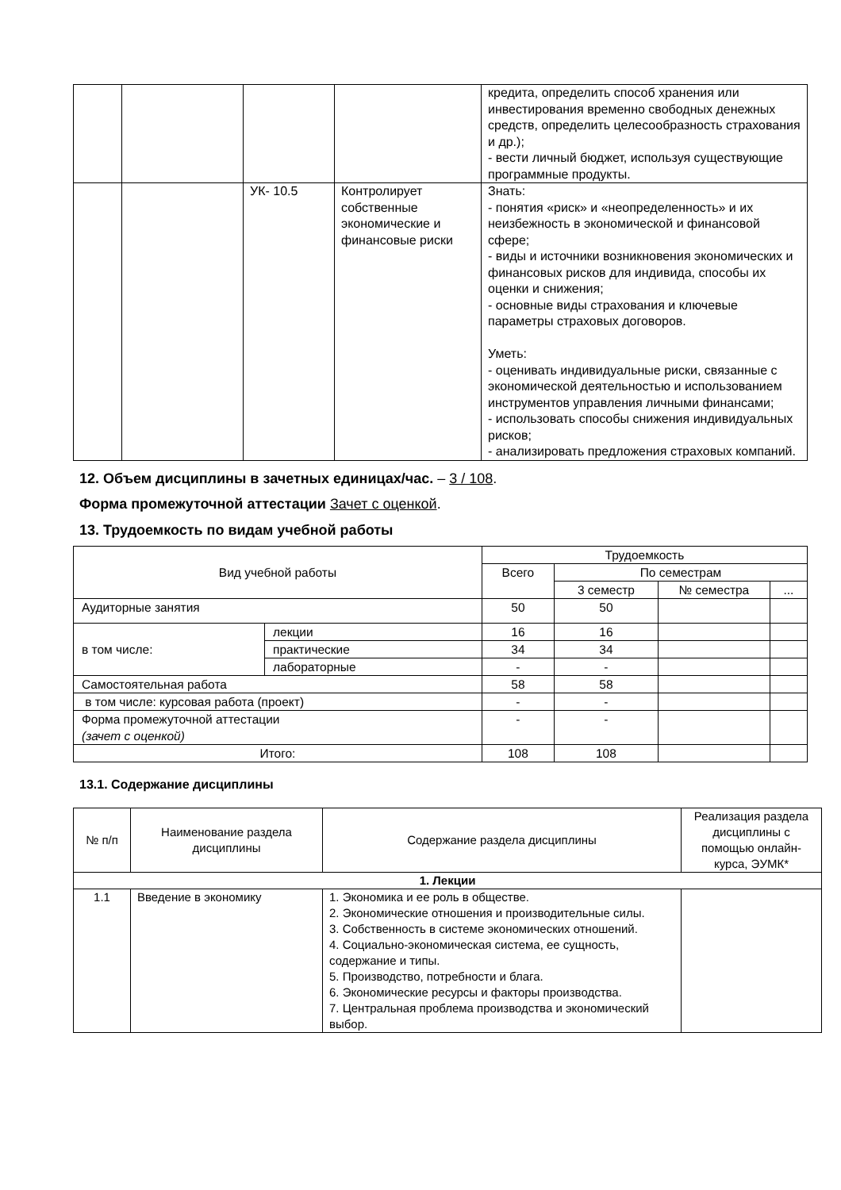| | | | | кредита, определить способ хранения или инвестирования временно свободных денежных средств, определить целесообразность страхования и др.); - вести личный бюджет, используя существующие программные продукты. |
| | | УК- 10.5 | Контролирует собственные экономические и финансовые риски | Знать: - понятия «риск» и «неопределенность» и их неизбежность в экономической и финансовой сфере; - виды и источники возникновения экономических и финансовых рисков для индивида, способы их оценки и снижения; - основные виды страхования и ключевые параметры страховых договоров. Уметь: - оценивать индивидуальные риски, связанные с экономической деятельностью и использованием инструментов управления личными финансами; - использовать способы снижения индивидуальных рисков; - анализировать предложения страховых компаний. |
12. Объем дисциплины в зачетных единицах/час. – 3 / 108.
Форма промежуточной аттестации Зачет с оценкой.
13. Трудоемкость по видам учебной работы
| Вид учебной работы | | Трудоемкость | | | |
| --- | --- | --- | --- | --- | --- |
| | | Всего | По семестрам | | |
| | | | 3 семестр | № семестра | ... |
| Аудиторные занятия | | 50 | 50 | | |
| в том числе: | лекции | 16 | 16 | | |
| | практические | 34 | 34 | | |
| | лабораторные | - | - | | |
| Самостоятельная работа | | 58 | 58 | | |
| в том числе: курсовая работа (проект) | | - | - | | |
| Форма промежуточной аттестации (зачет с оценкой) | | - | - | | |
| Итого: | | 108 | 108 | | |
13.1. Содержание дисциплины
| № п/п | Наименование раздела дисциплины | Содержание раздела дисциплины | Реализация раздела дисциплины с помощью онлайн-курса, ЭУМК* |
| --- | --- | --- | --- |
| 1. Лекции | | | |
| 1.1 | Введение в экономику | 1. Экономика и ее роль в обществе. 2. Экономические отношения и производительные силы. 3. Собственность в системе экономических отношений. 4. Социально-экономическая система, ее сущность, содержание и типы. 5. Производство, потребности и блага. 6. Экономические ресурсы и факторы производства. 7. Центральная проблема производства и экономический выбор. | |